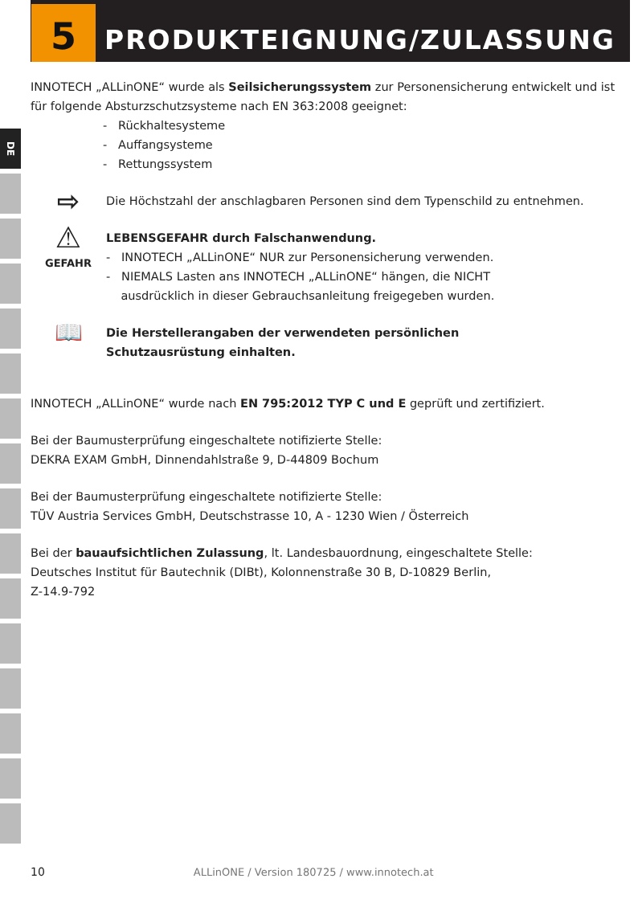DE
5 PRODUKTEIGNUNG/ZULASSUNG
INNOTECH „ALLinONE“ wurde als Seilsicherungssystem zur Personensicherung entwickelt und ist für folgende Absturzschutzsysteme nach EN 363:2008 geeignet:
- Rückhaltesysteme
- Auffangsysteme
- Rettungssystem
⇨
Die Höchstzahl der anschlagbaren Personen sind dem Typenschild zu entnehmen.
⚠
GEFAHR
LEBENSGEFAHR durch Falschanwendung.
- INNOTECH „ALLinONE“ NUR zur Personensicherung verwenden.
- NIEMALS Lasten ans INNOTECH „ALLinONE“ hängen, die NICHT
ausdrücklich in dieser Gebrauchsanleitung freigegeben wurden.
📖
Die Herstellerangaben der verwendeten persönlichen
Schutzausrüstung einhalten.
INNOTECH „ALLinONE“ wurde nach EN 795:2012 TYP C und E geprüft und zertifiziert.
Bei der Baumusterprüfung eingeschaltete notifizierte Stelle:
DEKRA EXAM GmbH, Dinnendahlstraße 9, D-44809 Bochum
Bei der Baumusterprüfung eingeschaltete notifizierte Stelle:
TÜV Austria Services GmbH, Deutschstrasse 10, A - 1230 Wien / Österreich
Bei der bauaufsichtlichen Zulassung, lt. Landesbauordnung, eingeschaltete Stelle:
Deutsches Institut für Bautechnik (DIBt), Kolonnenstraße 30 B, D-10829 Berlin,
Z-14.9-792
10 ALLinONE / Version 180725 / www.innotech.at